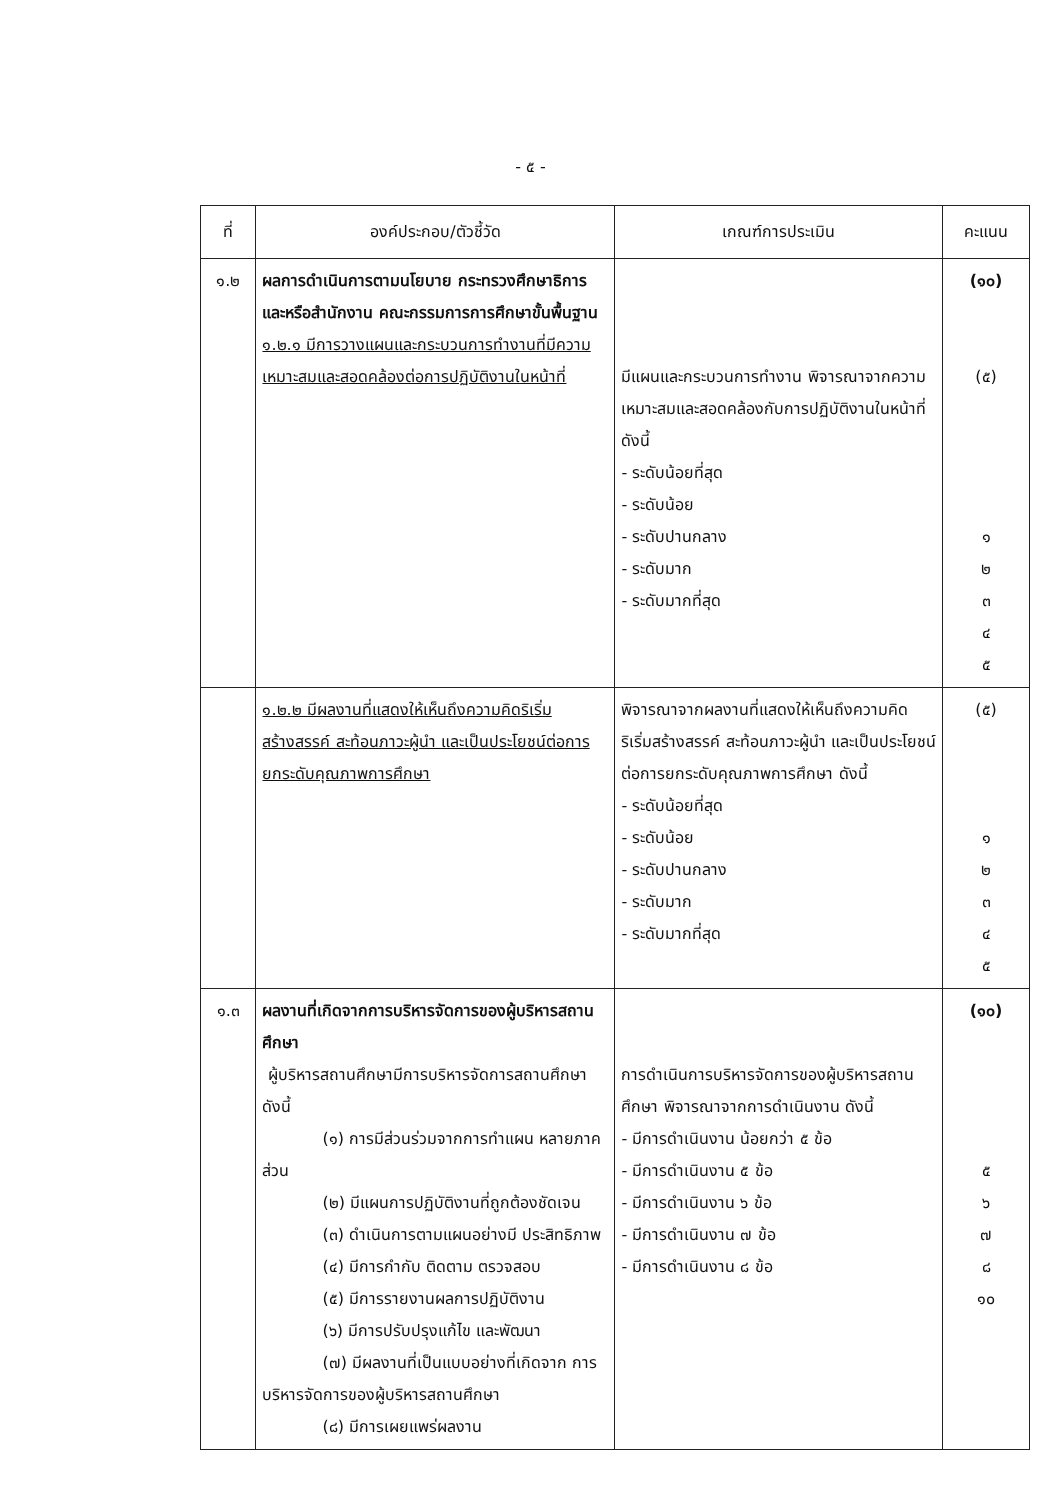- ๕ -
| ที่ | องค์ประกอบ/ตัวชี้วัด | เกณฑ์การประเมิน | คะแนน |
| --- | --- | --- | --- |
| ๑.๒ | ผลการดำเนินการตามนโยบาย กระทรวงศึกษาธิการ และหรือสำนักงาน คณะกรรมการการศึกษาขั้นพื้นฐาน ๑.๒.๑ มีการวางแผนและกระบวนการทำงานที่มีความเหมาะสมและสอดคล้องต่อการปฏิบัติงานในหน้าที่ | มีแผนและกระบวนการทำงาน พิจารณาจากความเหมาะสมและสอดคล้องกับการปฏิบัติงานในหน้าที่ ดังนี้ - ระดับน้อยที่สุด - ระดับน้อย - ระดับปานกลาง - ระดับมาก - ระดับมากที่สุด | (๑๐) (๕) ๑ ๒ ๓ ๔ ๕ |
| | ๑.๒.๒ มีผลงานที่แสดงให้เห็นถึงความคิดริเริ่มสร้างสรรค์ สะท้อนภาวะผู้นำ และเป็นประโยชน์ต่อการยกระดับคุณภาพการศึกษา | พิจารณาจากผลงานที่แสดงให้เห็นถึงความคิดริเริ่มสร้างสรรค์ สะท้อนภาวะผู้นำ และเป็นประโยชน์ต่อการยกระดับคุณภาพการศึกษา ดังนี้ - ระดับน้อยที่สุด - ระดับน้อย - ระดับปานกลาง - ระดับมาก - ระดับมากที่สุด | (๕) ๑ ๒ ๓ ๔ ๕ |
| ๑.๓ | ผลงานที่เกิดจากการบริหารจัดการของผู้บริหารสถานศึกษา ผู้บริหารสถานศึกษามีการบริหารจัดการสถานศึกษา ดังนี้ (๑) การมีส่วนร่วมจากการทำแผน หลายภาคส่วน (๒) มีแผนการปฏิบัติงานที่ถูกต้องชัดเจน (๓) ดำเนินการตามแผนอย่างมี ประสิทธิภาพ (๔) มีการกำกับ ติดตาม ตรวจสอบ (๕) มีการรายงานผลการปฏิบัติงาน (๖) มีการปรับปรุงแก้ไข และพัฒนา (๗) มีผลงานที่เป็นแบบอย่างที่เกิดจาก การบริหารจัดการของผู้บริหารสถานศึกษา (๘) มีการเผยแพร่ผลงาน | การดำเนินการบริหารจัดการของผู้บริหารสถานศึกษา พิจารณาจากการดำเนินงาน ดังนี้ - มีการดำเนินงาน น้อยกว่า ๕ ข้อ - มีการดำเนินงาน ๕ ข้อ - มีการดำเนินงาน ๖ ข้อ - มีการดำเนินงาน ๗ ข้อ - มีการดำเนินงาน ๘ ข้อ | (๑๐) ๕ ๖ ๗ ๘ ๑๐ |